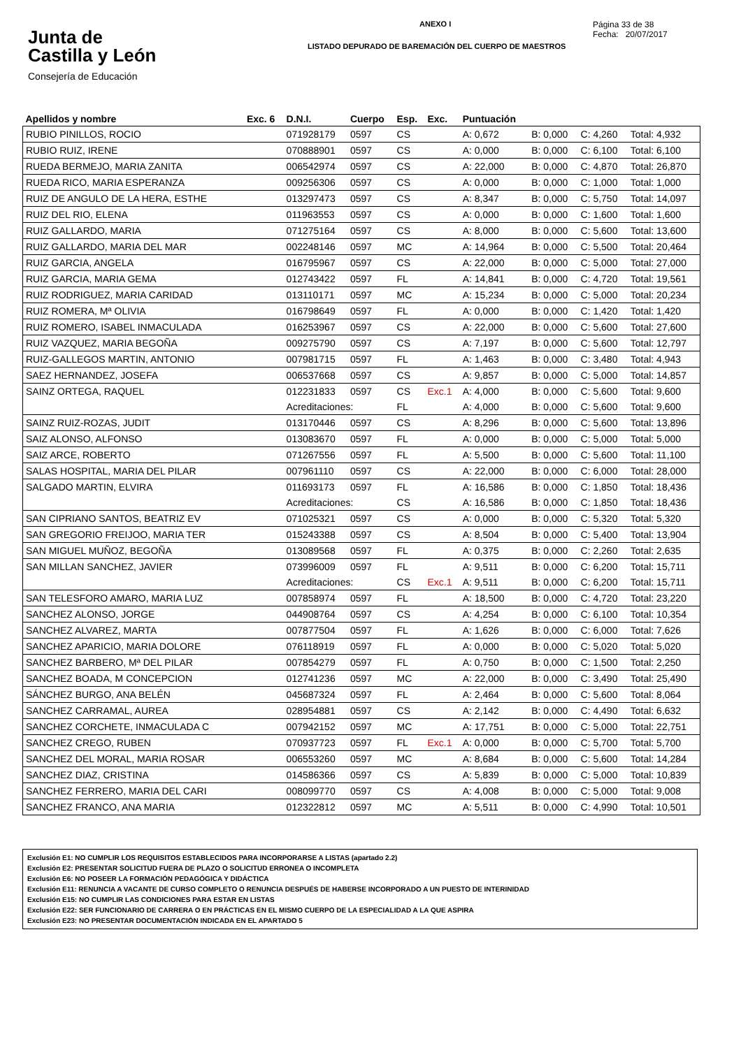Junta de
Castilla y León
Consejería de Educación
ANEXO I
LISTADO DEPURADO DE BAREMACIÓN DEL CUERPO DE MAESTROS
Página 33 de 38
Fecha: 20/07/2017
| Apellidos y nombre | Exc. 6 | D.N.I. | Cuerpo | Esp. | Exc. | Puntuación | | | |
| --- | --- | --- | --- | --- | --- | --- | --- | --- | --- |
| RUBIO PINILLOS, ROCIO | | 071928179 | 0597 | CS | | A: 0,672 | B: 0,000 | C: 4,260 | Total: 4,932 |
| RUBIO RUIZ, IRENE | | 070888901 | 0597 | CS | | A: 0,000 | B: 0,000 | C: 6,100 | Total: 6,100 |
| RUEDA BERMEJO, MARIA ZANITA | | 006542974 | 0597 | CS | | A: 22,000 | B: 0,000 | C: 4,870 | Total: 26,870 |
| RUEDA RICO, MARIA ESPERANZA | | 009256306 | 0597 | CS | | A: 0,000 | B: 0,000 | C: 1,000 | Total: 1,000 |
| RUIZ DE ANGULO DE LA HERA, ESTHE | | 013297473 | 0597 | CS | | A: 8,347 | B: 0,000 | C: 5,750 | Total: 14,097 |
| RUIZ DEL RIO, ELENA | | 011963553 | 0597 | CS | | A: 0,000 | B: 0,000 | C: 1,600 | Total: 1,600 |
| RUIZ GALLARDO, MARIA | | 071275164 | 0597 | CS | | A: 8,000 | B: 0,000 | C: 5,600 | Total: 13,600 |
| RUIZ GALLARDO, MARIA DEL MAR | | 002248146 | 0597 | MC | | A: 14,964 | B: 0,000 | C: 5,500 | Total: 20,464 |
| RUIZ GARCIA, ANGELA | | 016795967 | 0597 | CS | | A: 22,000 | B: 0,000 | C: 5,000 | Total: 27,000 |
| RUIZ GARCIA, MARIA GEMA | | 012743422 | 0597 | FL | | A: 14,841 | B: 0,000 | C: 4,720 | Total: 19,561 |
| RUIZ RODRIGUEZ, MARIA CARIDAD | | 013110171 | 0597 | MC | | A: 15,234 | B: 0,000 | C: 5,000 | Total: 20,234 |
| RUIZ ROMERA, Mª OLIVIA | | 016798649 | 0597 | FL | | A: 0,000 | B: 0,000 | C: 1,420 | Total: 1,420 |
| RUIZ ROMERO, ISABEL INMACULADA | | 016253967 | 0597 | CS | | A: 22,000 | B: 0,000 | C: 5,600 | Total: 27,600 |
| RUIZ VAZQUEZ, MARIA BEGOÑA | | 009275790 | 0597 | CS | | A: 7,197 | B: 0,000 | C: 5,600 | Total: 12,797 |
| RUIZ-GALLEGOS MARTIN, ANTONIO | | 007981715 | 0597 | FL | | A: 1,463 | B: 0,000 | C: 3,480 | Total: 4,943 |
| SAEZ HERNANDEZ, JOSEFA | | 006537668 | 0597 | CS | | A: 9,857 | B: 0,000 | C: 5,000 | Total: 14,857 |
| SAINZ ORTEGA, RAQUEL | | 012231833 | 0597 | CS | Exc.1 | A: 4,000 | B: 0,000 | C: 5,600 | Total: 9,600 |
| | | Acreditaciones: | | FL | | A: 4,000 | B: 0,000 | C: 5,600 | Total: 9,600 |
| SAINZ RUIZ-ROZAS, JUDIT | | 013170446 | 0597 | CS | | A: 8,296 | B: 0,000 | C: 5,600 | Total: 13,896 |
| SAIZ ALONSO, ALFONSO | | 013083670 | 0597 | FL | | A: 0,000 | B: 0,000 | C: 5,000 | Total: 5,000 |
| SAIZ ARCE, ROBERTO | | 071267556 | 0597 | FL | | A: 5,500 | B: 0,000 | C: 5,600 | Total: 11,100 |
| SALAS HOSPITAL, MARIA DEL PILAR | | 007961110 | 0597 | CS | | A: 22,000 | B: 0,000 | C: 6,000 | Total: 28,000 |
| SALGADO MARTIN, ELVIRA | | 011693173 | 0597 | FL | | A: 16,586 | B: 0,000 | C: 1,850 | Total: 18,436 |
| | | Acreditaciones: | | CS | | A: 16,586 | B: 0,000 | C: 1,850 | Total: 18,436 |
| SAN CIPRIANO SANTOS, BEATRIZ EV | | 071025321 | 0597 | CS | | A: 0,000 | B: 0,000 | C: 5,320 | Total: 5,320 |
| SAN GREGORIO FREIJOO, MARIA TER | | 015243388 | 0597 | CS | | A: 8,504 | B: 0,000 | C: 5,400 | Total: 13,904 |
| SAN MIGUEL MUÑOZ, BEGOÑA | | 013089568 | 0597 | FL | | A: 0,375 | B: 0,000 | C: 2,260 | Total: 2,635 |
| SAN MILLAN SANCHEZ, JAVIER | | 073996009 | 0597 | FL | | A: 9,511 | B: 0,000 | C: 6,200 | Total: 15,711 |
| | | Acreditaciones: | | CS | Exc.1 | A: 9,511 | B: 0,000 | C: 6,200 | Total: 15,711 |
| SAN TELESFORO AMARO, MARIA LUZ | | 007858974 | 0597 | FL | | A: 18,500 | B: 0,000 | C: 4,720 | Total: 23,220 |
| SANCHEZ ALONSO, JORGE | | 044908764 | 0597 | CS | | A: 4,254 | B: 0,000 | C: 6,100 | Total: 10,354 |
| SANCHEZ ALVAREZ, MARTA | | 007877504 | 0597 | FL | | A: 1,626 | B: 0,000 | C: 6,000 | Total: 7,626 |
| SANCHEZ APARICIO, MARIA DOLORE | | 076118919 | 0597 | FL | | A: 0,000 | B: 0,000 | C: 5,020 | Total: 5,020 |
| SANCHEZ BARBERO, Mª DEL PILAR | | 007854279 | 0597 | FL | | A: 0,750 | B: 0,000 | C: 1,500 | Total: 2,250 |
| SANCHEZ BOADA, M CONCEPCION | | 012741236 | 0597 | MC | | A: 22,000 | B: 0,000 | C: 3,490 | Total: 25,490 |
| SÁNCHEZ BURGO, ANA BELÉN | | 045687324 | 0597 | FL | | A: 2,464 | B: 0,000 | C: 5,600 | Total: 8,064 |
| SANCHEZ CARRAMAL, AUREA | | 028954881 | 0597 | CS | | A: 2,142 | B: 0,000 | C: 4,490 | Total: 6,632 |
| SANCHEZ CORCHETE, INMACULADA C | | 007942152 | 0597 | MC | | A: 17,751 | B: 0,000 | C: 5,000 | Total: 22,751 |
| SANCHEZ CREGO, RUBEN | | 070937723 | 0597 | FL | Exc.1 | A: 0,000 | B: 0,000 | C: 5,700 | Total: 5,700 |
| SANCHEZ DEL MORAL, MARIA ROSAR | | 006553260 | 0597 | MC | | A: 8,684 | B: 0,000 | C: 5,600 | Total: 14,284 |
| SANCHEZ DIAZ, CRISTINA | | 014586366 | 0597 | CS | | A: 5,839 | B: 0,000 | C: 5,000 | Total: 10,839 |
| SANCHEZ FERRERO, MARIA DEL CARI | | 008099770 | 0597 | CS | | A: 4,008 | B: 0,000 | C: 5,000 | Total: 9,008 |
| SANCHEZ FRANCO, ANA MARIA | | 012322812 | 0597 | MC | | A: 5,511 | B: 0,000 | C: 4,990 | Total: 10,501 |
Exclusión E1: NO CUMPLIR LOS REQUISITOS ESTABLECIDOS PARA INCORPORARSE A LISTAS (apartado 2.2)
Exclusión E2: PRESENTAR SOLICITUD FUERA DE PLAZO O SOLICITUD ERRONEA O INCOMPLETA
Exclusión E6: NO POSEER LA FORMACIÓN PEDAGÓGICA Y DIDÁCTICA
Exclusión E11: RENUNCIA A VACANTE DE CURSO COMPLETO O RENUNCIA DESPUÉS DE HABERSE INCORPORADO A UN PUESTO DE INTERINIDAD
Exclusión E15: NO CUMPLIR LAS CONDICIONES PARA ESTAR EN LISTAS
Exclusión E22: SER FUNCIONARIO DE CARRERA O EN PRÁCTICAS EN EL MISMO CUERPO DE LA ESPECIALIDAD A LA QUE ASPIRA
Exclusión E23: NO PRESENTAR DOCUMENTACIÓN INDICADA EN EL APARTADO 5